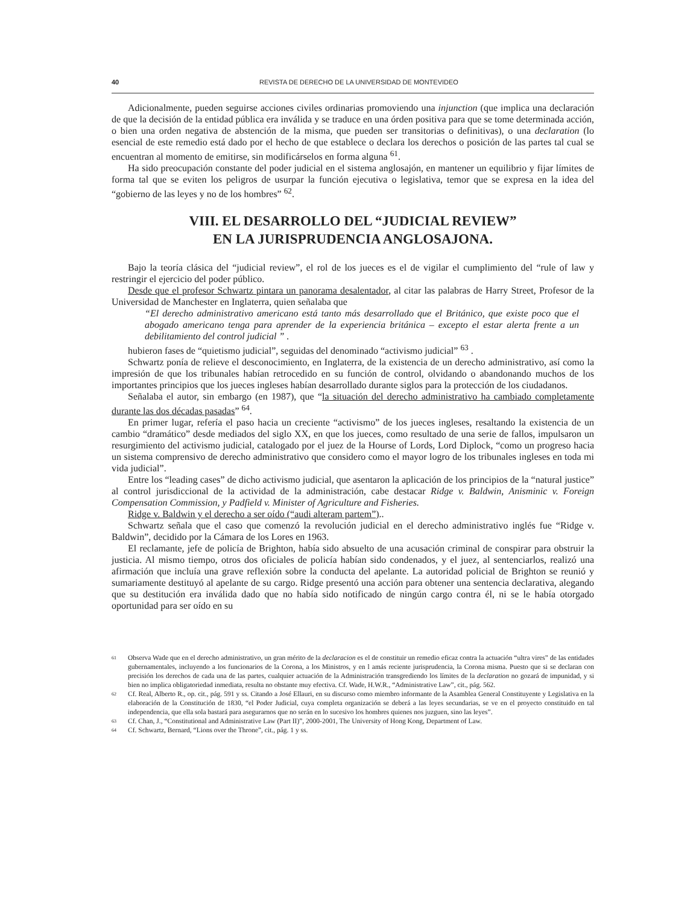40 REVISTA DE DERECHO DE LA UNIVERSIDAD DE MONTEVIDEO
Adicionalmente, pueden seguirse acciones civiles ordinarias promoviendo una injunction (que implica una declaración de que la decisión de la entidad pública era inválida y se traduce en una órden positiva para que se tome determinada acción, o bien una orden negativa de abstención de la misma, que pueden ser transitorias o definitivas), o una declaration (lo esencial de este remedio está dado por el hecho de que establece o declara los derechos o posición de las partes tal cual se encuentran al momento de emitirse, sin modificárselos en forma alguna <sup>61</sup>.
Ha sido preocupación constante del poder judicial en el sistema anglosajón, en mantener un equilibrio y fijar límites de forma tal que se eviten los peligros de usurpar la función ejecutiva o legislativa, temor que se expresa en la idea del “gobierno de las leyes y no de los hombres” <sup>62</sup>.
VIII. EL DESARROLLO DEL “JUDICIAL REVIEW”
EN LA JURISPRUDENCIA ANGLOSAJONA.
Bajo la teoría clásica del “judicial review”, el rol de los jueces es el de vigilar el cumplimiento del “rule of law y restringir el ejercicio del poder público.
Desde que el profesor Schwartz pintara un panorama desalentador, al citar las palabras de Harry Street, Profesor de la Universidad de Manchester en Inglaterra, quien señalaba que
“El derecho administrativo americano está tanto más desarrollado que el Británico, que existe poco que el abogado americano tenga para aprender de la experiencia británica – excepto el estar alerta frente a un debilitamiento del control judicial ” .
hubieron fases de “quietismo judicial”, seguidas del denominado “activismo judicial” <sup>63</sup> .
Schwartz ponía de relieve el desconocimiento, en Inglaterra, de la existencia de un derecho administrativo, así como la impresión de que los tribunales habían retrocedido en su función de control, olvidando o abandonando muchos de los importantes principios que los jueces ingleses habían desarrollado durante siglos para la protección de los ciudadanos.
Señalaba el autor, sin embargo (en 1987), que “la situación del derecho administrativo ha cambiado completamente durante las dos décadas pasadas” <sup>64</sup>.
En primer lugar, refería el paso hacia un creciente “activismo” de los jueces ingleses, resaltando la existencia de un cambio “dramático” desde mediados del siglo XX, en que los jueces, como resultado de una serie de fallos, impulsaron un resurgimiento del activismo judicial, catalogado por el juez de la Hourse of Lords, Lord Diplock, “como un progreso hacia un sistema comprensivo de derecho administrativo que considero como el mayor logro de los tribunales ingleses en toda mi vida judicial”.
Entre los “leading cases” de dicho activismo judicial, que asentaron la aplicación de los principios de la “natural justice” al control jurisdiccional de la actividad de la administración, cabe destacar Ridge v. Baldwin, Anisminic v. Foreign Compensation Commission, y Padfield v. Minister of Agriculture and Fisheries.
Ridge v. Baldwin y el derecho a ser oído (“audi alteram partem”)..
Schwartz señala que el caso que comenzó la revolución judicial en el derecho administrativo inglés fue “Ridge v. Baldwin”, decidido por la Cámara de los Lores en 1963.
El reclamante, jefe de policía de Brighton, había sido absuelto de una acusación criminal de conspirar para obstruir la justicia. Al mismo tiempo, otros dos oficiales de policía habían sido condenados, y el juez, al sentenciarlos, realizó una afirmación que incluía una grave reflexión sobre la conducta del apelante. La autoridad policial de Brighton se reunió y sumariamente destituyó al apelante de su cargo. Ridge presentó una acción para obtener una sentencia declarativa, alegando que su destitución era inválida dado que no había sido notificado de ningún cargo contra él, ni se le había otorgado oportunidad para ser oído en su
61 Observa Wade que en el derecho administrativo, un gran mérito de la declaracion es el de constituir un remedio eficaz contra la actuación “ultra vires” de las entidades gubernamentales, incluyendo a los funcionarios de la Corona, a los Ministros, y en l amás reciente jurisprudencia, la Corona misma. Puesto que si se declaran con precisión los derechos de cada una de las partes, cualquier actuación de la Administración transgrediendo los límites de la declaration no gozará de impunidad, y si bien no implica obligatoriedad inmediata, resulta no obstante muy efectiva. Cf. Wade, H.W.R., “Administrative Law”, cit., pág. 562.
62 Cf. Real, Alberto R., op. cit., pág. 591 y ss. Citando a José Ellauri, en su discurso como miembro informante de la Asamblea General Constituyente y Legislativa en la elaboración de la Constitución de 1830, “el Poder Judicial, cuya completa organización se deberá a las leyes secundarias, se ve en el proyecto constituido en tal independencia, que ella sola bastará para asegurarnos que no serán en lo sucesivo los hombres quienes nos juzguen, sino las leyes”.
63 Cf. Chan, J., “Constitutional and Administrative Law (Part II)”, 2000-2001, The University of Hong Kong, Department of Law.
64 Cf. Schwartz, Bernard, “Lions over the Throne”, cit., pág. 1 y ss.